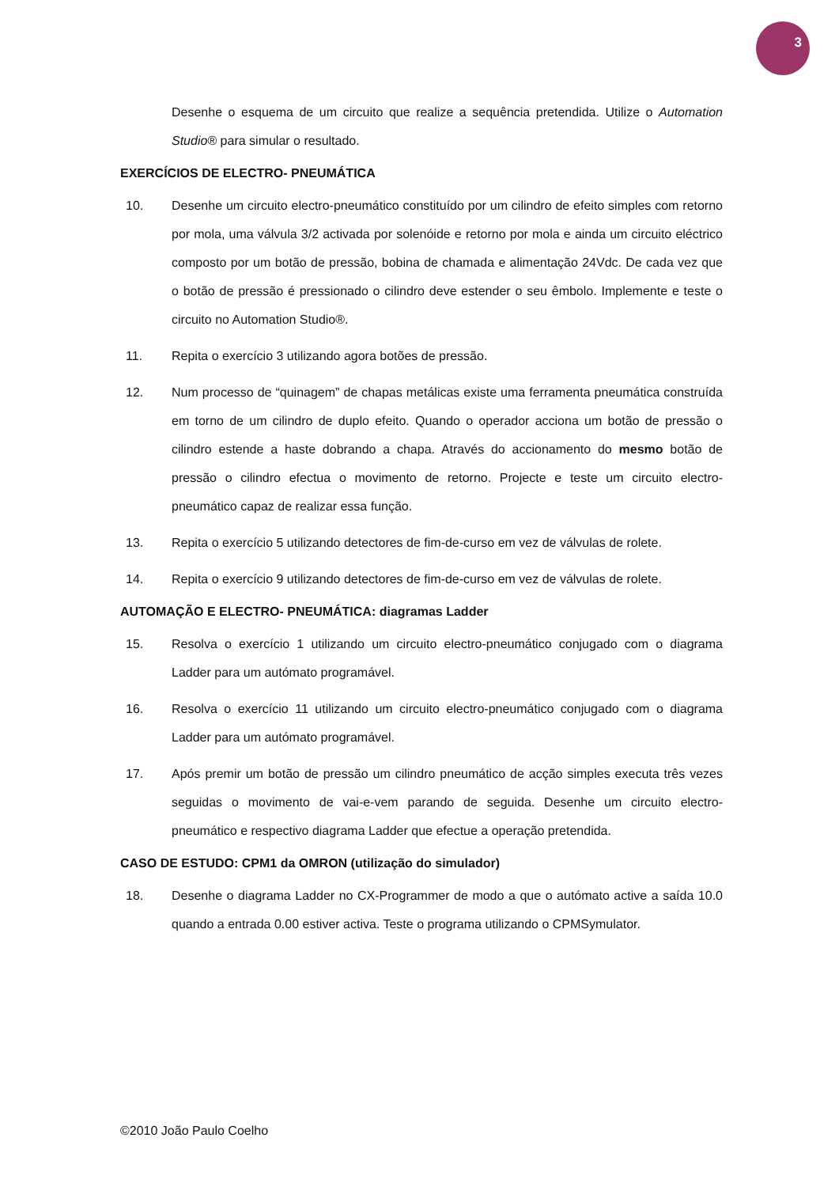3
Desenhe o esquema de um circuito que realize a sequência pretendida. Utilize o Automation Studio® para simular o resultado.
EXERCÍCIOS DE ELECTRO- PNEUMÁTICA
10. Desenhe um circuito electro-pneumático constituído por um cilindro de efeito simples com retorno por mola, uma válvula 3/2 activada por solenóide e retorno por mola e ainda um circuito eléctrico composto por um botão de pressão, bobina de chamada e alimentação 24Vdc. De cada vez que o botão de pressão é pressionado o cilindro deve estender o seu êmbolo. Implemente e teste o circuito no Automation Studio®.
11. Repita o exercício 3 utilizando agora botões de pressão.
12. Num processo de “quinagem” de chapas metálicas existe uma ferramenta pneumática construída em torno de um cilindro de duplo efeito. Quando o operador acciona um botão de pressão o cilindro estende a haste dobrando a chapa. Através do accionamento do mesmo botão de pressão o cilindro efectua o movimento de retorno. Projecte e teste um circuito electro-pneumático capaz de realizar essa função.
13. Repita o exercício 5 utilizando detectores de fim-de-curso em vez de válvulas de rolete.
14. Repita o exercício 9 utilizando detectores de fim-de-curso em vez de válvulas de rolete.
AUTOMAÇÃO E ELECTRO- PNEUMÁTICA: diagramas Ladder
15. Resolva o exercício 1 utilizando um circuito electro-pneumático conjugado com o diagrama Ladder para um autómato programável.
16. Resolva o exercício 11 utilizando um circuito electro-pneumático conjugado com o diagrama Ladder para um autómato programável.
17. Após premir um botão de pressão um cilindro pneumático de acção simples executa três vezes seguidas o movimento de vai-e-vem parando de seguida. Desenhe um circuito electro-pneumático e respectivo diagrama Ladder que efectue a operação pretendida.
CASO DE ESTUDO: CPM1 da OMRON (utilização do simulador)
18. Desenhe o diagrama Ladder no CX-Programmer de modo a que o autómato active a saída 10.0 quando a entrada 0.00 estiver activa. Teste o programa utilizando o CPMSymulator.
©2010 João Paulo Coelho